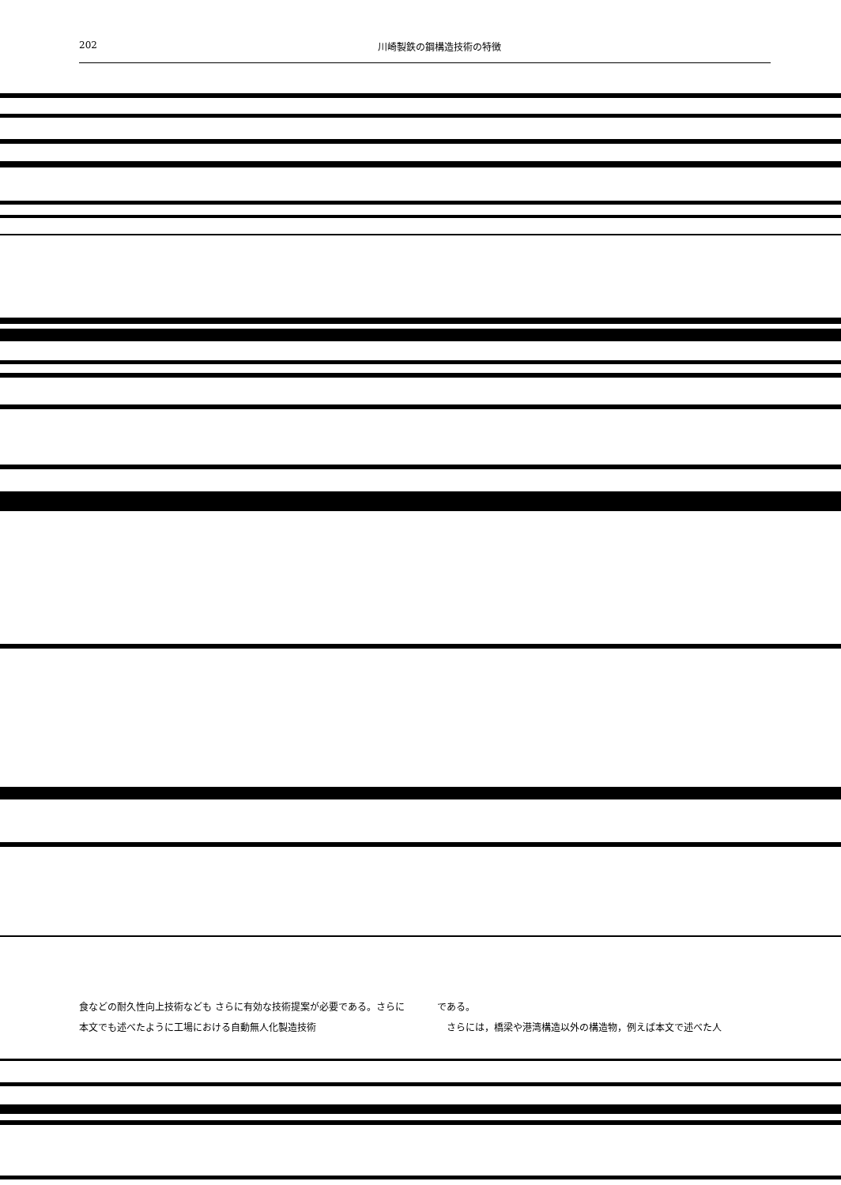202 川崎製鉄の鋼構造技術の特徴
食などの耐久性向上技術なども さらに有効な技術提案が必要である。さらに本文でも述べたように工場における自動無人化製造技術
である。
　さらには，橋梁や港湾構造以外の構造物，例えば本文で述べた人